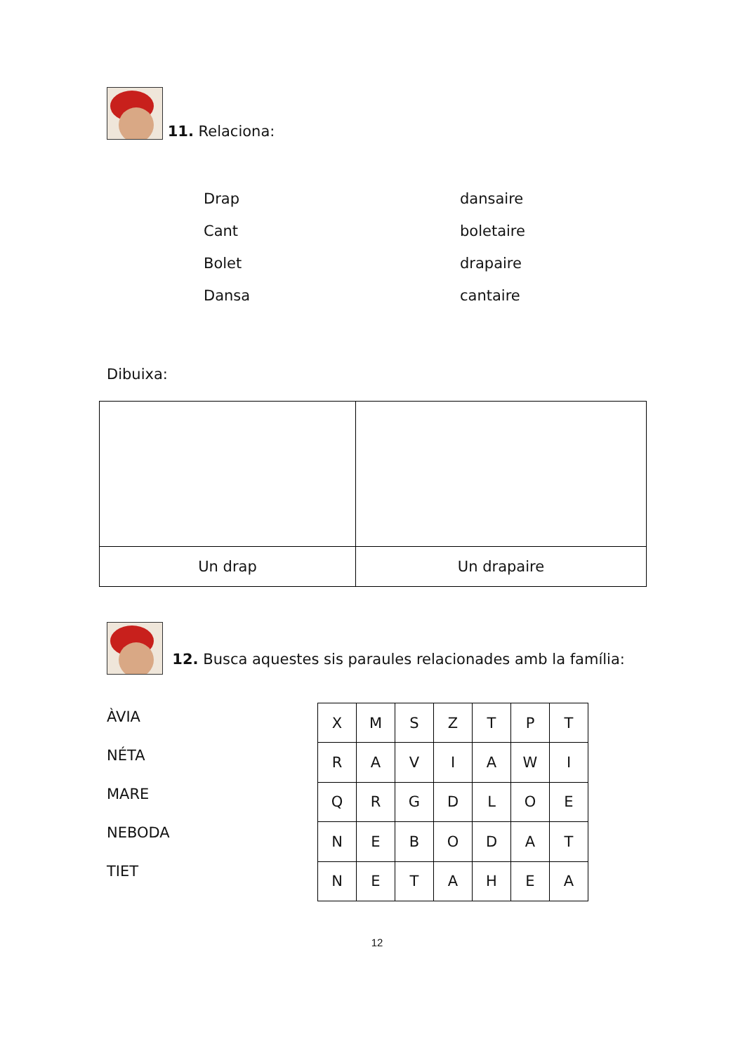11. Relaciona:
Drap
dansaire
Cant
boletaire
Bolet
drapaire
Dansa
cantaire
Dibuixa:
| Un drap | Un drapaire |
12. Busca aquestes sis paraules relacionades amb la família:
ÀVIA
NÉTA
MARE
NEBODA
TIET
| X | M | S | Z | T | P | T |
| R | A | V | I | A | W | I |
| Q | R | G | D | L | O | E |
| N | E | B | O | D | A | T |
| N | E | T | A | H | E | A |
12